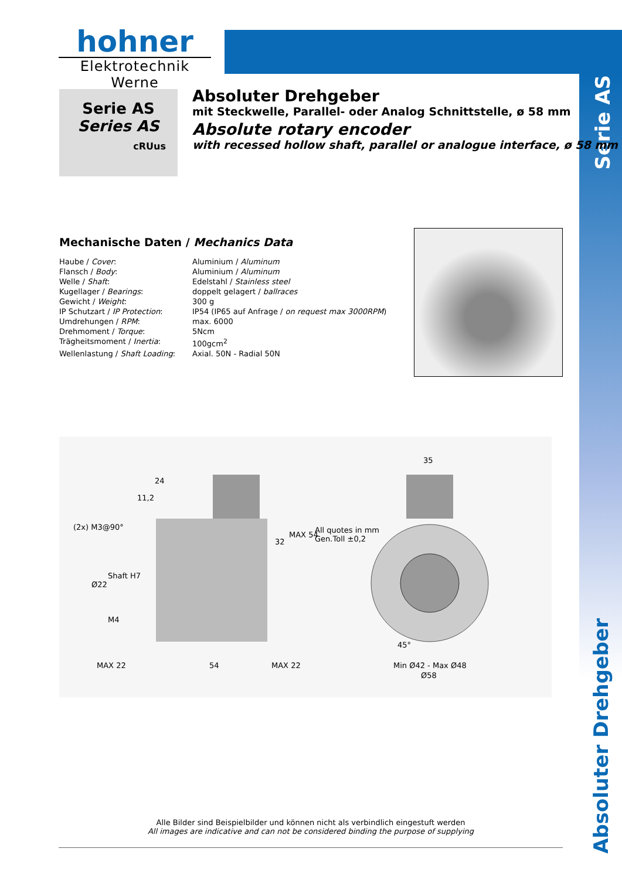Serie AS
Absoluter Drehgeber
hohner
Elektrotechnik Werne
Serie AS
Series AS
cRUus
Absoluter Drehgeber
mit Steckwelle, Parallel- oder Analog Schnittstelle, ø 58 mm
Absolute rotary encoder
with recessed hollow shaft, parallel or analogue interface, ø 58 mm
Mechanische Daten / Mechanics Data
| Haube / Cover : | Aluminium / Aluminum |
| Flansch / Body : | Aluminium / Aluminum |
| Welle / Shaft : | Edelstahl / Stainless steel |
| Kugellager / Bearings : | doppelt gelagert / ballraces |
| Gewicht / Weight : | 300 g |
| IP Schutzart / IP Protection : | IP54 (IP65 auf Anfrage / on request max 3000RPM ) |
| Umdrehungen / RPM : | max. 6000 |
| Drehmoment / Torque : | 5Ncm |
| Trägheitsmoment / Inertia : | 100gcm<sup>2</sup> |
| Wellenlastung / Shaft Loading : | Axial. 50N - Radial 50N |
24
11,2
(2x) M3@90°
Ø22
Shaft H7
M4
32
MAX 54
35
All quotes in mm
Gen.Toll ±0,2
45°
MAX 22 54 MAX 22 Min Ø42 - Max Ø48
Ø58
Alle Bilder sind Beispielbilder und können nicht als verbindlich eingestuft werden
All images are indicative and can not be considered binding the purpose of supplying